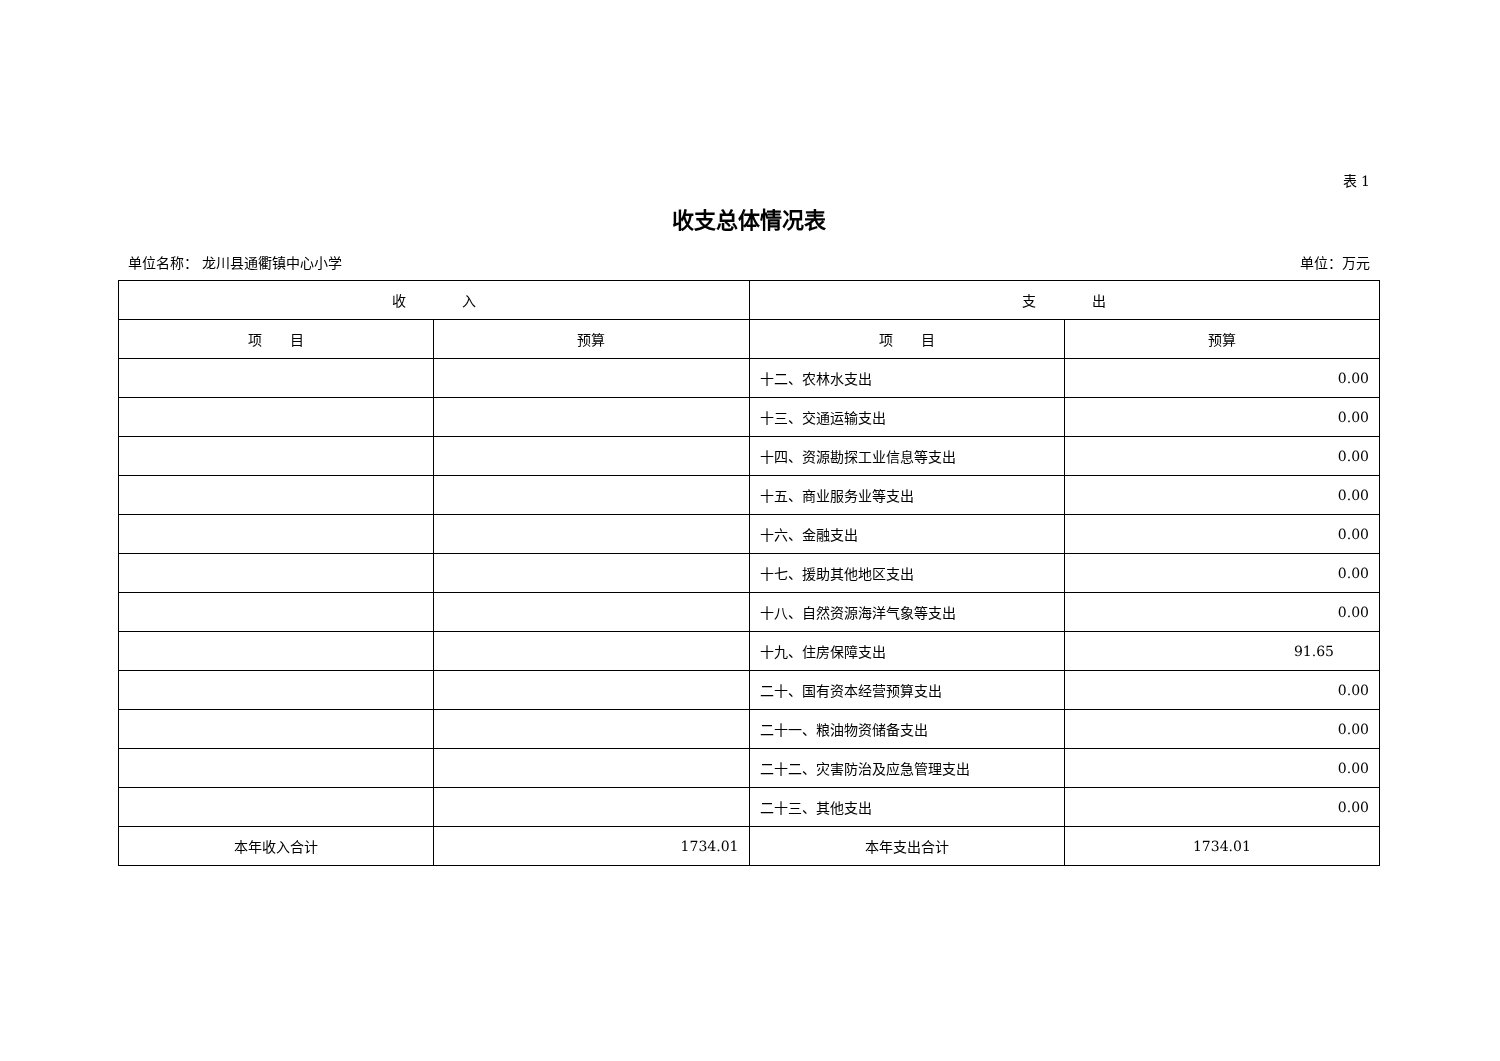表 1
收支总体情况表
单位名称： 龙川县通衢镇中心小学 单位：万元
| 收 入 | | 支 出 | |
| --- | --- | --- | --- |
| 项 目 | 预算 | 项 目 | 预算 |
| | | 十二、农林水支出 | 0.00 |
| | | 十三、交通运输支出 | 0.00 |
| | | 十四、资源勘探工业信息等支出 | 0.00 |
| | | 十五、商业服务业等支出 | 0.00 |
| | | 十六、金融支出 | 0.00 |
| | | 十七、援助其他地区支出 | 0.00 |
| | | 十八、自然资源海洋气象等支出 | 0.00 |
| | | 十九、住房保障支出 | 91.65 |
| | | 二十、国有资本经营预算支出 | 0.00 |
| | | 二十一、粮油物资储备支出 | 0.00 |
| | | 二十二、灾害防治及应急管理支出 | 0.00 |
| | | 二十三、其他支出 | 0.00 |
| 本年收入合计 | 1734.01 | 本年支出合计 | 1734.01 |